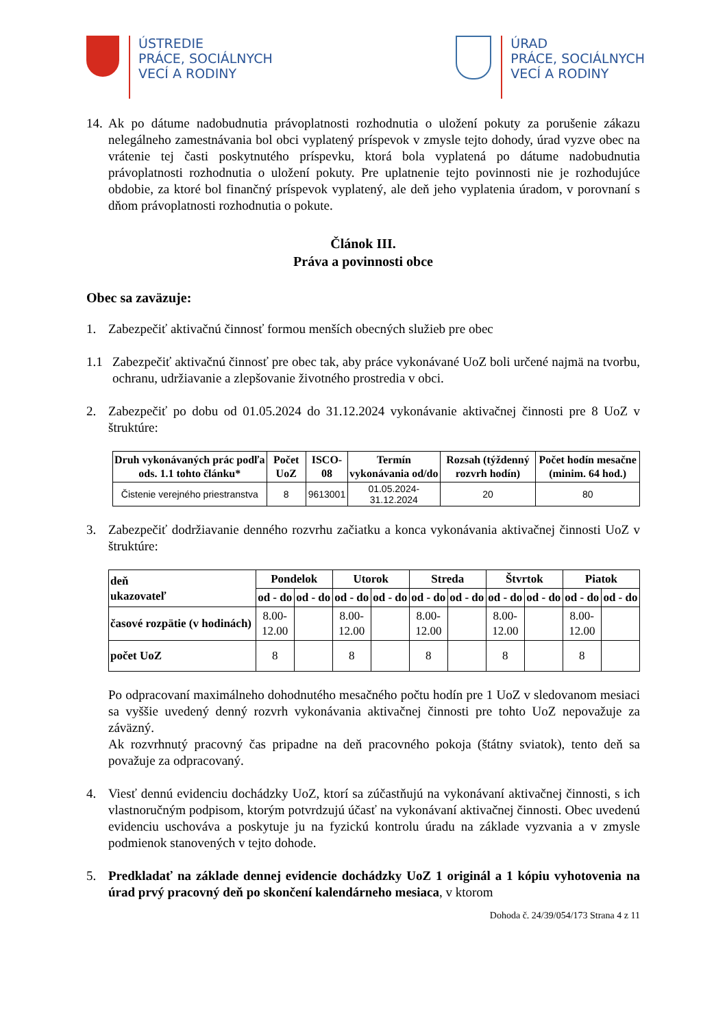ÚSTREDIE
PRÁCE, SOCIÁLNYCH
VECÍ A RODINY
ÚRAD
PRÁCE, SOCIÁLNYCH
VECÍ A RODINY
14.
Ak po dátume nadobudnutia právoplatnosti rozhodnutia o uložení pokuty za porušenie zákazu nelegálneho zamestnávania bol obci vyplatený príspevok v zmysle tejto dohody, úrad vyzve obec na vrátenie tej časti poskytnutého príspevku, ktorá bola vyplatená po dátume nadobudnutia právoplatnosti rozhodnutia o uložení pokuty. Pre uplatnenie tejto povinnosti nie je rozhodujúce obdobie, za ktoré bol finančný príspevok vyplatený, ale deň jeho vyplatenia úradom, v porovnaní s dňom právoplatnosti rozhodnutia o pokute.
Článok III.
Práva a povinnosti obce
Obec sa zaväzuje:
1. Zabezpečiť aktivačnú činnosť formou menších obecných služieb pre obec
1.1 Zabezpečiť aktivačnú činnosť pre obec tak, aby práce vykonávané UoZ boli určené najmä na tvorbu, ochranu, udržiavanie a zlepšovanie životného prostredia v obci.
2. Zabezpečiť po dobu od 01.05.2024 do 31.12.2024 vykonávanie aktivačnej činnosti pre 8 UoZ v štruktúre:
| Druh vykonávaných prác podľa ods. 1.1 tohto článku* | Počet UoZ | ISCO-08 | Termín vykonávania od/do | Rozsah (týždenný rozvrh hodín) | Počet hodín mesačne (minim. 64 hod.) |
| --- | --- | --- | --- | --- | --- |
| Čistenie verejného priestranstva | 8 | 9613001 | 01.05.2024- 31.12.2024 | 20 | 80 |
3. Zabezpečiť dodržiavanie denného rozvrhu začiatku a konca vykonávania aktivačnej činnosti UoZ v štruktúre:
| deň ukazovateľ | Pondelok | | Utorok | | Streda | | Štvrtok | | Piatok | |
| --- | --- | --- | --- | --- | --- | --- | --- | --- | --- | --- |
| | od - do | od - do | od - do | od - do | od - do | od - do | od - do | od - do | od - do | od - do |
| časové rozpätie (v hodinách) | 8.00- 12.00 | | 8.00- 12.00 | | 8.00- 12.00 | | 8.00- 12.00 | | 8.00- 12.00 | |
| počet UoZ | 8 | | 8 | | 8 | | 8 | | 8 | |
Po odpracovaní maximálneho dohodnutého mesačného počtu hodín pre 1 UoZ v sledovanom mesiaci sa vyššie uvedený denný rozvrh vykonávania aktivačnej činnosti pre tohto UoZ nepovažuje za záväzný.
Ak rozvrhnutý pracovný čas pripadne na deň pracovného pokoja (štátny sviatok), tento deň sa považuje za odpracovaný.
4. Viesť dennú evidenciu dochádzky UoZ, ktorí sa zúčastňujú na vykonávaní aktivačnej činnosti, s ich vlastnoručným podpisom, ktorým potvrdzujú účasť na vykonávaní aktivačnej činnosti. Obec uvedenú evidenciu uschováva a poskytuje ju na fyzickú kontrolu úradu na základe vyzvania a v zmysle podmienok stanovených v tejto dohode.
5. Predkladať na základe dennej evidencie dochádzky UoZ 1 originál a 1 kópiu vyhotovenia na úrad prvý pracovný deň po skončení kalendárneho mesiaca, v ktorom
Dohoda č. 24/39/054/173 Strana 4 z 11